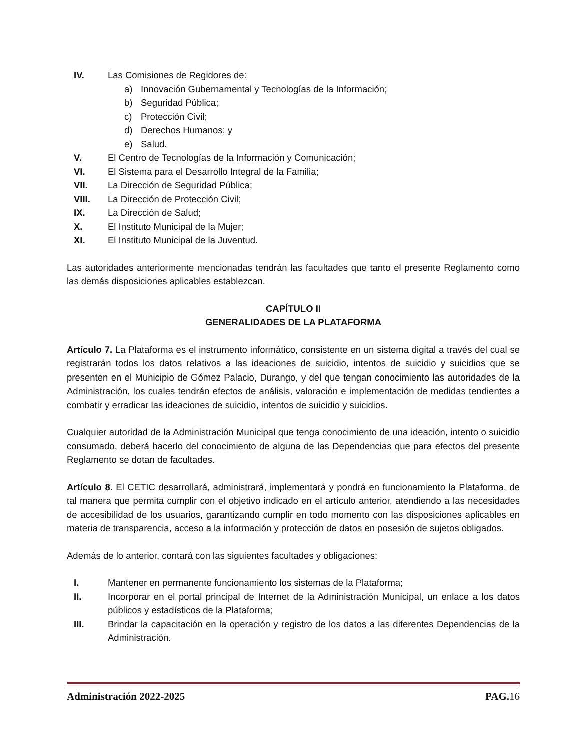IV. Las Comisiones de Regidores de:
a) Innovación Gubernamental y Tecnologías de la Información;
b) Seguridad Pública;
c) Protección Civil;
d) Derechos Humanos; y
e) Salud.
V. El Centro de Tecnologías de la Información y Comunicación;
VI. El Sistema para el Desarrollo Integral de la Familia;
VII. La Dirección de Seguridad Pública;
VIII. La Dirección de Protección Civil;
IX. La Dirección de Salud;
X. El Instituto Municipal de la Mujer;
XI. El Instituto Municipal de la Juventud.
Las autoridades anteriormente mencionadas tendrán las facultades que tanto el presente Reglamento como las demás disposiciones aplicables establezcan.
CAPÍTULO II
GENERALIDADES DE LA PLATAFORMA
Artículo 7. La Plataforma es el instrumento informático, consistente en un sistema digital a través del cual se registrarán todos los datos relativos a las ideaciones de suicidio, intentos de suicidio y suicidios que se presenten en el Municipio de Gómez Palacio, Durango, y del que tengan conocimiento las autoridades de la Administración, los cuales tendrán efectos de análisis, valoración e implementación de medidas tendientes a combatir y erradicar las ideaciones de suicidio, intentos de suicidio y suicidios.
Cualquier autoridad de la Administración Municipal que tenga conocimiento de una ideación, intento o suicidio consumado, deberá hacerlo del conocimiento de alguna de las Dependencias que para efectos del presente Reglamento se dotan de facultades.
Artículo 8. El CETIC desarrollará, administrará, implementará y pondrá en funcionamiento la Plataforma, de tal manera que permita cumplir con el objetivo indicado en el artículo anterior, atendiendo a las necesidades de accesibilidad de los usuarios, garantizando cumplir en todo momento con las disposiciones aplicables en materia de transparencia, acceso a la información y protección de datos en posesión de sujetos obligados.
Además de lo anterior, contará con las siguientes facultades y obligaciones:
I. Mantener en permanente funcionamiento los sistemas de la Plataforma;
II. Incorporar en el portal principal de Internet de la Administración Municipal, un enlace a los datos públicos y estadísticos de la Plataforma;
III. Brindar la capacitación en la operación y registro de los datos a las diferentes Dependencias de la Administración.
Administración 2022-2025 PAG. 16